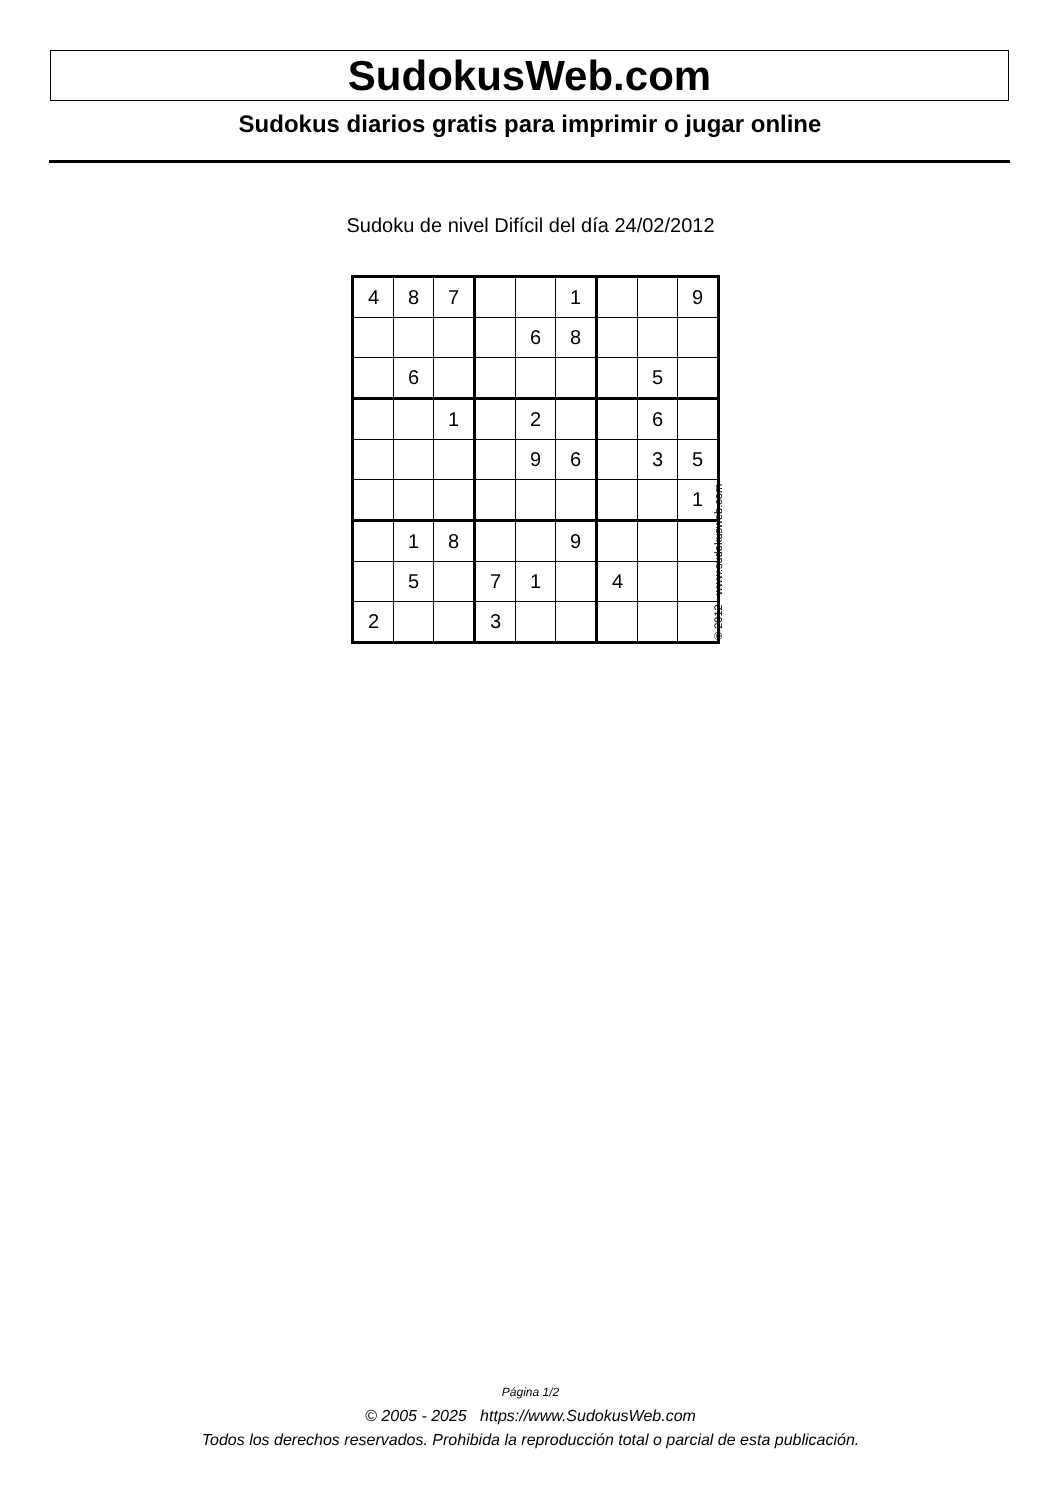SudokusWeb.com
Sudokus diarios gratis para imprimir o jugar online
Sudoku de nivel Difícil del día 24/02/2012
| 4 | 8 | 7 | | | 1 | | | 9 |
| | | | | 6 | 8 | | | |
| | 6 | | | | | | 5 | |
| | | 1 | | 2 | | | 6 | |
| | | | | 9 | 6 | | 3 | 5 |
| | | | | | | | | 1 |
| | 1 | 8 | | | 9 | | | |
| | 5 | | 7 | 1 | | 4 | | |
| 2 | | | 3 | | | | | |
© 2012 www.sudokusweb.com
Página 1/2
© 2005 - 2025 https://www.SudokusWeb.com
Todos los derechos reservados. Prohibida la reproducción total o parcial de esta publicación.